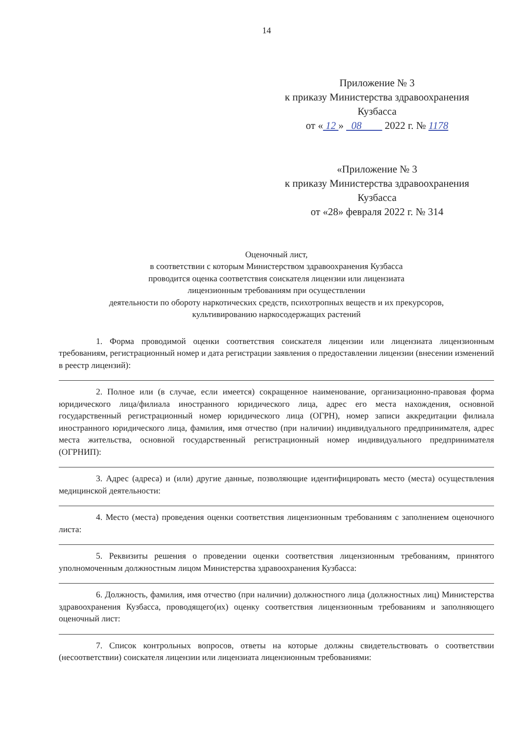14
Приложение № 3
к приказу Министерства здравоохранения
Кузбасса
от « 12 » 08 2022 г. № 1178
«Приложение № 3
к приказу Министерства здравоохранения
Кузбасса
от «28» февраля 2022 г. № 314
Оценочный лист,
в соответствии с которым Министерством здравоохранения Кузбасса
проводится оценка соответствия соискателя лицензии или лицензиата
лицензионным требованиям при осуществлении
деятельности по обороту наркотических средств, психотропных веществ и их прекурсоров,
культивированию наркосодержащих растений
1. Форма проводимой оценки соответствия соискателя лицензии или лицензиата лицензионным требованиям, регистрационный номер и дата регистрации заявления о предоставлении лицензии (внесении изменений в реестр лицензий):
2. Полное или (в случае, если имеется) сокращенное наименование, организационно-правовая форма юридического лица/филиала иностранного юридического лица, адрес его места нахождения, основной государственный регистрационный номер юридического лица (ОГРН), номер записи аккредитации филиала иностранного юридического лица, фамилия, имя отчество (при наличии) индивидуального предпринимателя, адрес места жительства, основной государственный регистрационный номер индивидуального предпринимателя (ОГРНИП):
3. Адрес (адреса) и (или) другие данные, позволяющие идентифицировать место (места) осуществления медицинской деятельности:
4. Место (места) проведения оценки соответствия лицензионным требованиям с заполнением оценочного листа:
5. Реквизиты решения о проведении оценки соответствия лицензионным требованиям, принятого уполномоченным должностным лицом Министерства здравоохранения Кузбасса:
6. Должность, фамилия, имя отчество (при наличии) должностного лица (должностных лиц) Министерства здравоохранения Кузбасса, проводящего(их) оценку соответствия лицензионным требованиям и заполняющего оценочный лист:
7. Список контрольных вопросов, ответы на которые должны свидетельствовать о соответствии (несоответствии) соискателя лицензии или лицензиата лицензионным требованиями: